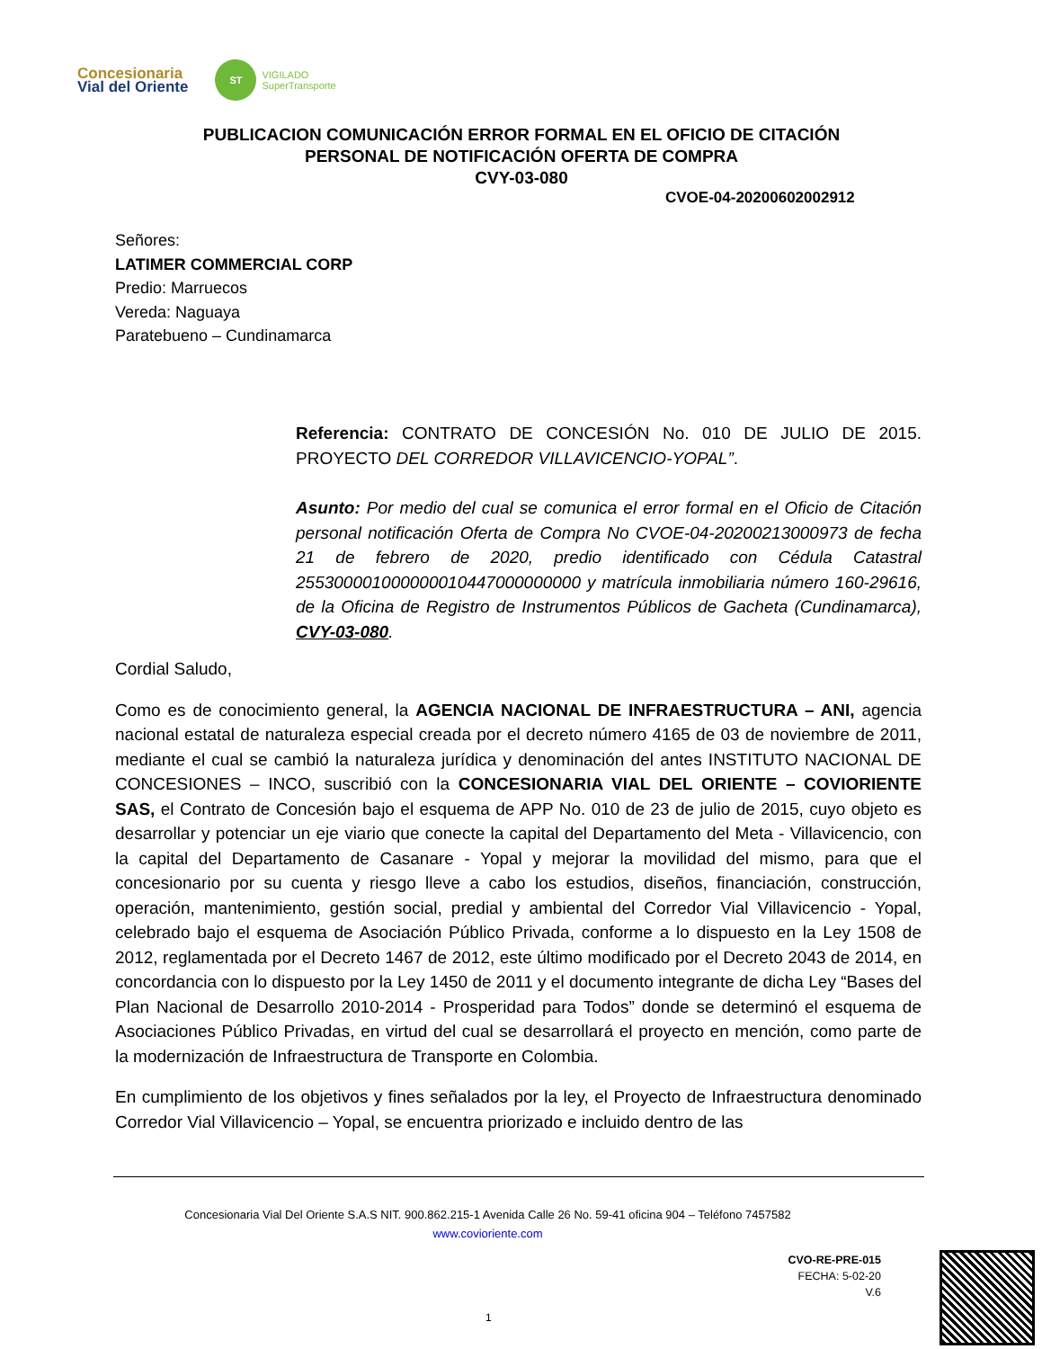Concesionaria
Vial del Oriente
ST
VIGILADO
SuperTransporte
PUBLICACION COMUNICACIÓN ERROR FORMAL EN EL OFICIO DE CITACIÓN PERSONAL DE NOTIFICACIÓN OFERTA DE COMPRA
CVY-03-080
CVOE-04-20200602002912
Señores:
LATIMER COMMERCIAL CORP
Predio: Marruecos
Vereda: Naguaya
Paratebueno – Cundinamarca
Referencia: CONTRATO DE CONCESIÓN No. 010 DE JULIO DE 2015. PROYECTO DEL CORREDOR VILLAVICENCIO-YOPAL”.
Asunto: Por medio del cual se comunica el error formal en el Oficio de Citación personal notificación Oferta de Compra No CVOE-04-20200213000973 de fecha 21 de febrero de 2020, predio identificado con Cédula Catastral 255300001000000010447000000000 y matrícula inmobiliaria número 160-29616, de la Oficina de Registro de Instrumentos Públicos de Gacheta (Cundinamarca), CVY-03-080.
Cordial Saludo,
Como es de conocimiento general, la AGENCIA NACIONAL DE INFRAESTRUCTURA – ANI, agencia nacional estatal de naturaleza especial creada por el decreto número 4165 de 03 de noviembre de 2011, mediante el cual se cambió la naturaleza jurídica y denominación del antes INSTITUTO NACIONAL DE CONCESIONES – INCO, suscribió con la CONCESIONARIA VIAL DEL ORIENTE – COVIORIENTE SAS, el Contrato de Concesión bajo el esquema de APP No. 010 de 23 de julio de 2015, cuyo objeto es desarrollar y potenciar un eje viario que conecte la capital del Departamento del Meta - Villavicencio, con la capital del Departamento de Casanare - Yopal y mejorar la movilidad del mismo, para que el concesionario por su cuenta y riesgo lleve a cabo los estudios, diseños, financiación, construcción, operación, mantenimiento, gestión social, predial y ambiental del Corredor Vial Villavicencio - Yopal, celebrado bajo el esquema de Asociación Público Privada, conforme a lo dispuesto en la Ley 1508 de 2012, reglamentada por el Decreto 1467 de 2012, este último modificado por el Decreto 2043 de 2014, en concordancia con lo dispuesto por la Ley 1450 de 2011 y el documento integrante de dicha Ley “Bases del Plan Nacional de Desarrollo 2010-2014 - Prosperidad para Todos” donde se determinó el esquema de Asociaciones Público Privadas, en virtud del cual se desarrollará el proyecto en mención, como parte de la modernización de Infraestructura de Transporte en Colombia.
En cumplimiento de los objetivos y fines señalados por la ley, el Proyecto de Infraestructura denominado Corredor Vial Villavicencio – Yopal, se encuentra priorizado e incluido dentro de las
Concesionaria Vial Del Oriente S.A.S NIT. 900.862.215-1 Avenida Calle 26 No. 59-41 oficina 904 – Teléfono 7457582
www.covioriente.com
CVO-RE-PRE-015
FECHA: 5-02-20
V.6
1